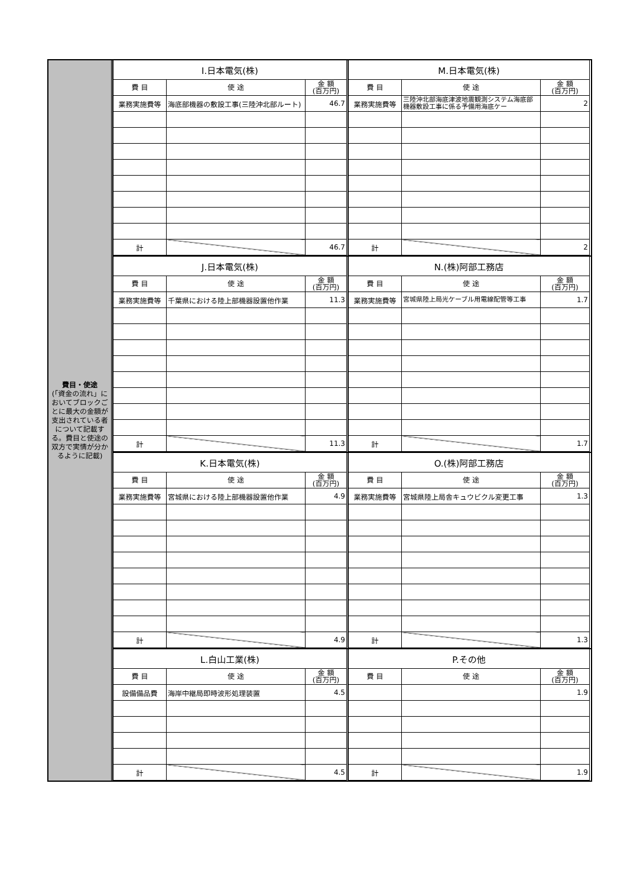費目・使途
(「資金の流れ」においてブロックごとに最大の金額が支出されている者について記載する。費目と使途の双方で実情が分かるように記載)
| I.日本電気(株) | | |
| --- | --- | --- |
| 費 目 | 使 途 | 金 額 (百万円) |
| 業務実施費等 | 海底部機器の敷設工事(三陸沖北部ルート) | 46.7 |
| 計 | | 46.7 |
| M.日本電気(株) | | |
| --- | --- | --- |
| 費 目 | 使 途 | 金 額 (百万円) |
| 業務実施費等 | 三陸沖北部海底津波地震観測システム海底部機器敷設工事に係る予備用海底ケー | 2 |
| 計 | | 2 |
| J.日本電気(株) | | |
| --- | --- | --- |
| 費 目 | 使 途 | 金 額 (百万円) |
| 業務実施費等 | 千葉県における陸上部機器設置他作業 | 11.3 |
| 計 | | 11.3 |
| N.(株)阿部工務店 | | |
| --- | --- | --- |
| 費 目 | 使 途 | 金 額 (百万円) |
| 業務実施費等 | 宮城県陸上局光ケーブル用電線配管等工事 | 1.7 |
| 計 | | 1.7 |
| K.日本電気(株) | | |
| --- | --- | --- |
| 費 目 | 使 途 | 金 額 (百万円) |
| 業務実施費等 | 宮城県における陸上部機器設置他作業 | 4.9 |
| 計 | | 4.9 |
| O.(株)阿部工務店 | | |
| --- | --- | --- |
| 費 目 | 使 途 | 金 額 (百万円) |
| 業務実施費等 | 宮城県陸上局舎キュウビクル変更工事 | 1.3 |
| 計 | | 1.3 |
| L.白山工業(株) | | |
| --- | --- | --- |
| 費 目 | 使 途 | 金 額 (百万円) |
| 設備備品費 | 海岸中継局即時波形処理装置 | 4.5 |
| 計 | | 4.5 |
| P.その他 | | |
| --- | --- | --- |
| 費 目 | 使 途 | 金 額 (百万円) |
| | | 1.9 |
| 計 | | 1.9 |